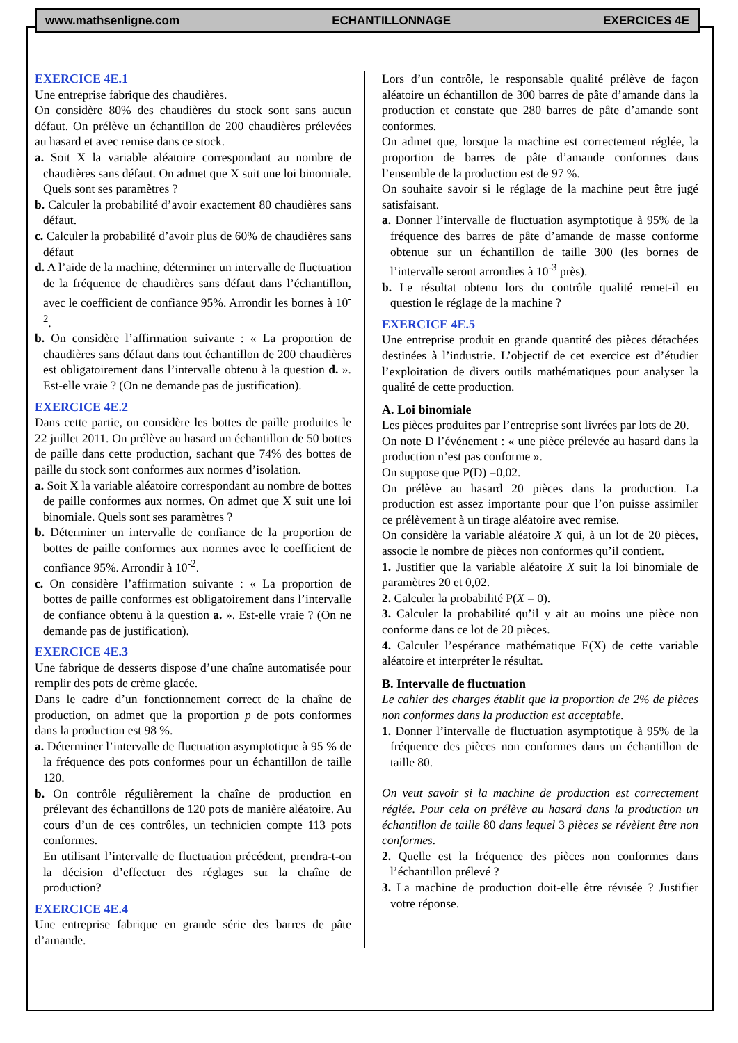www.mathsenligne.com ECHANTILLONNAGE EXERCICES 4E
EXERCICE 4E.1
Une entreprise fabrique des chaudières.
On considère 80% des chaudières du stock sont sans aucun défaut. On prélève un échantillon de 200 chaudières prélevées au hasard et avec remise dans ce stock.
a. Soit X la variable aléatoire correspondant au nombre de chaudières sans défaut. On admet que X suit une loi binomiale. Quels sont ses paramètres ?
b. Calculer la probabilité d’avoir exactement 80 chaudières sans défaut.
c. Calculer la probabilité d’avoir plus de 60% de chaudières sans défaut
d. A l’aide de la machine, déterminer un intervalle de fluctuation de la fréquence de chaudières sans défaut dans l’échantillon, avec le coefficient de confiance 95%. Arrondir les bornes à 10<sup>-2</sup>.
b. On considère l’affirmation suivante : « La proportion de chaudières sans défaut dans tout échantillon de 200 chaudières est obligatoirement dans l’intervalle obtenu à la question d. ». Est-elle vraie ? (On ne demande pas de justification).
EXERCICE 4E.2
Dans cette partie, on considère les bottes de paille produites le 22 juillet 2011. On prélève au hasard un échantillon de 50 bottes de paille dans cette production, sachant que 74% des bottes de paille du stock sont conformes aux normes d’isolation.
a. Soit X la variable aléatoire correspondant au nombre de bottes de paille conformes aux normes. On admet que X suit une loi binomiale. Quels sont ses paramètres ?
b. Déterminer un intervalle de confiance de la proportion de bottes de paille conformes aux normes avec le coefficient de confiance 95%. Arrondir à 10<sup>-2</sup>.
c. On considère l’affirmation suivante : « La proportion de bottes de paille conformes est obligatoirement dans l’intervalle de confiance obtenu à la question a. ». Est-elle vraie ? (On ne demande pas de justification).
EXERCICE 4E.3
Une fabrique de desserts dispose d’une chaîne automatisée pour remplir des pots de crème glacée.
Dans le cadre d’un fonctionnement correct de la chaîne de production, on admet que la proportion p de pots conformes dans la production est 98 %.
a. Déterminer l’intervalle de fluctuation asymptotique à 95 % de la fréquence des pots conformes pour un échantillon de taille 120.
b. On contrôle régulièrement la chaîne de production en prélevant des échantillons de 120 pots de manière aléatoire. Au cours d’un de ces contrôles, un technicien compte 113 pots conformes.
En utilisant l’intervalle de fluctuation précédent, prendra-t-on la décision d’effectuer des réglages sur la chaîne de production?
EXERCICE 4E.4
Une entreprise fabrique en grande série des barres de pâte d’amande.
Lors d’un contrôle, le responsable qualité prélève de façon aléatoire un échantillon de 300 barres de pâte d’amande dans la production et constate que 280 barres de pâte d’amande sont conformes.
On admet que, lorsque la machine est correctement réglée, la proportion de barres de pâte d’amande conformes dans l’ensemble de la production est de 97 %.
On souhaite savoir si le réglage de la machine peut être jugé satisfaisant.
a. Donner l’intervalle de fluctuation asymptotique à 95% de la fréquence des barres de pâte d’amande de masse conforme obtenue sur un échantillon de taille 300 (les bornes de l’intervalle seront arrondies à 10<sup>-3</sup> près).
b. Le résultat obtenu lors du contrôle qualité remet-il en question le réglage de la machine ?
EXERCICE 4E.5
Une entreprise produit en grande quantité des pièces détachées destinées à l’industrie. L’objectif de cet exercice est d’étudier l’exploitation de divers outils mathématiques pour analyser la qualité de cette production.
A. Loi binomiale
Les pièces produites par l’entreprise sont livrées par lots de 20.
On note D l’événement : « une pièce prélevée au hasard dans la production n’est pas conforme ».
On suppose que P(D) =0,02.
On prélève au hasard 20 pièces dans la production. La production est assez importante pour que l’on puisse assimiler ce prélèvement à un tirage aléatoire avec remise.
On considère la variable aléatoire X qui, à un lot de 20 pièces, associe le nombre de pièces non conformes qu’il contient.
1. Justifier que la variable aléatoire X suit la loi binomiale de paramètres 20 et 0,02.
2. Calculer la probabilité P(X = 0).
3. Calculer la probabilité qu’il y ait au moins une pièce non conforme dans ce lot de 20 pièces.
4. Calculer l’espérance mathématique E(X) de cette variable aléatoire et interpréter le résultat.
B. Intervalle de fluctuation
Le cahier des charges établit que la proportion de 2% de pièces non conformes dans la production est acceptable.
1. Donner l’intervalle de fluctuation asymptotique à 95% de la fréquence des pièces non conformes dans un échantillon de taille 80.
On veut savoir si la machine de production est correctement réglée. Pour cela on prélève au hasard dans la production un échantillon de taille 80 dans lequel 3 pièces se révèlent être non conformes.
2. Quelle est la fréquence des pièces non conformes dans l’échantillon prélevé ?
3. La machine de production doit-elle être révisée ? Justifier votre réponse.